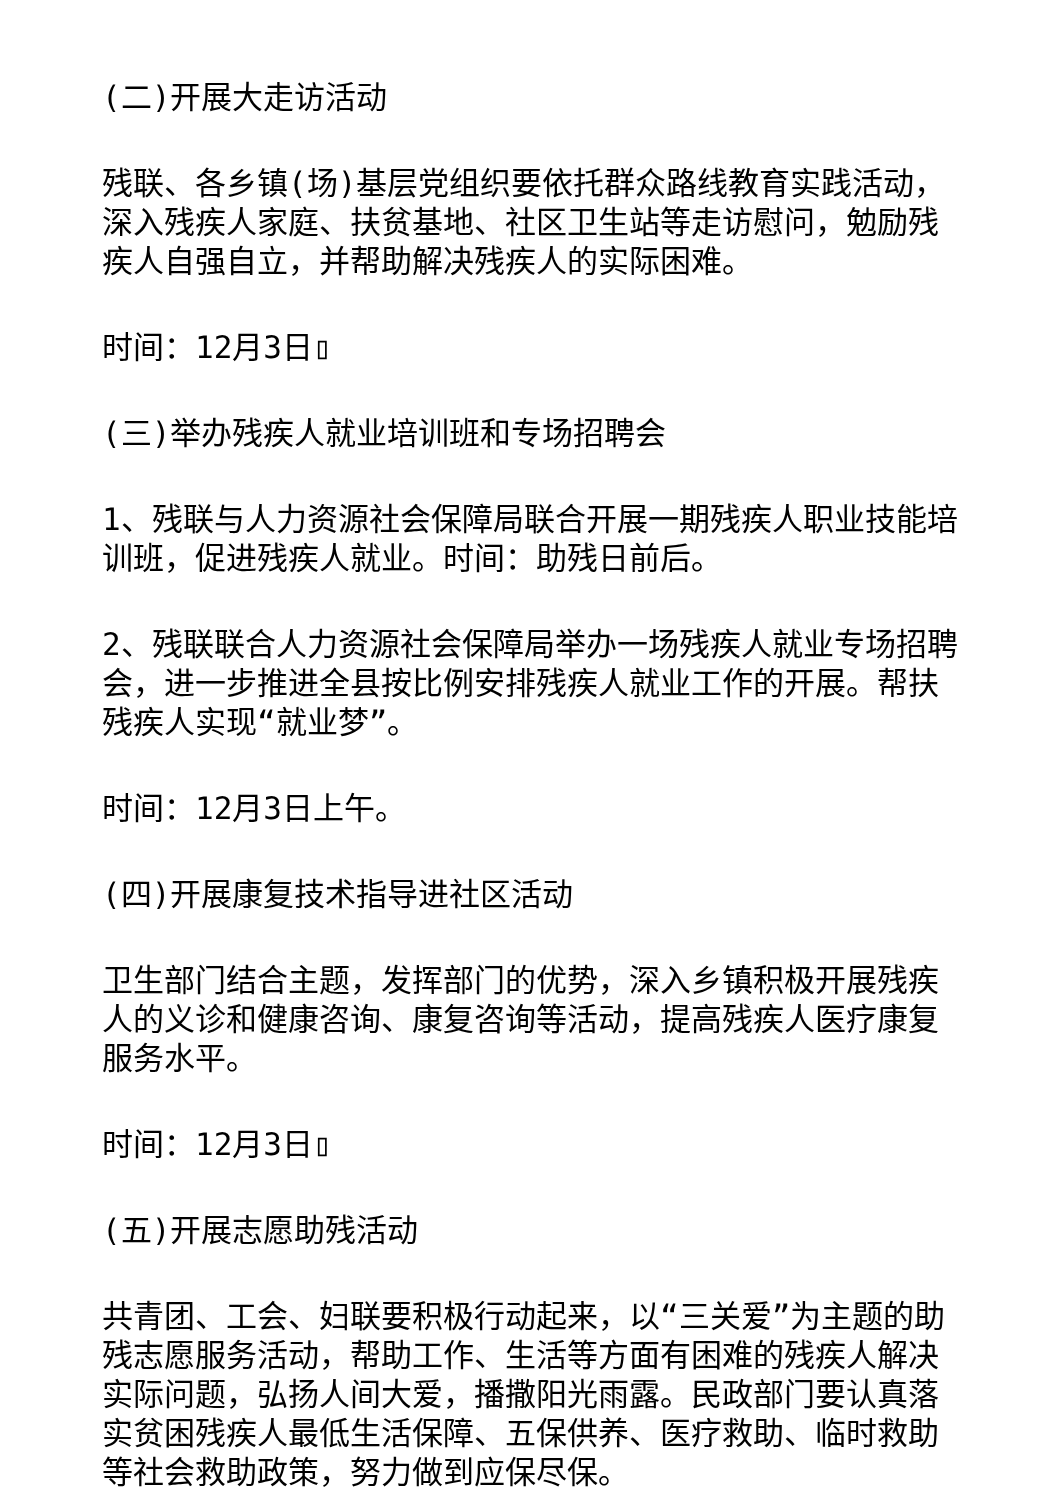(二)开展大走访活动
残联、各乡镇(场)基层党组织要依托群众路线教育实践活动，深入残疾人家庭、扶贫基地、社区卫生站等走访慰问，勉励残疾人自强自立，并帮助解决残疾人的实际困难。
时间：12月3日▯
(三)举办残疾人就业培训班和专场招聘会
1、残联与人力资源社会保障局联合开展一期残疾人职业技能培训班，促进残疾人就业。时间：助残日前后。
2、残联联合人力资源社会保障局举办一场残疾人就业专场招聘会，进一步推进全县按比例安排残疾人就业工作的开展。帮扶残疾人实现“就业梦”。
时间：12月3日上午。
(四)开展康复技术指导进社区活动
卫生部门结合主题，发挥部门的优势，深入乡镇积极开展残疾人的义诊和健康咨询、康复咨询等活动，提高残疾人医疗康复服务水平。
时间：12月3日▯
(五)开展志愿助残活动
共青团、工会、妇联要积极行动起来，以“三关爱”为主题的助残志愿服务活动，帮助工作、生活等方面有困难的残疾人解决实际问题，弘扬人间大爱，播撒阳光雨露。民政部门要认真落实贫困残疾人最低生活保障、五保供养、医疗救助、临时救助等社会救助政策，努力做到应保尽保。